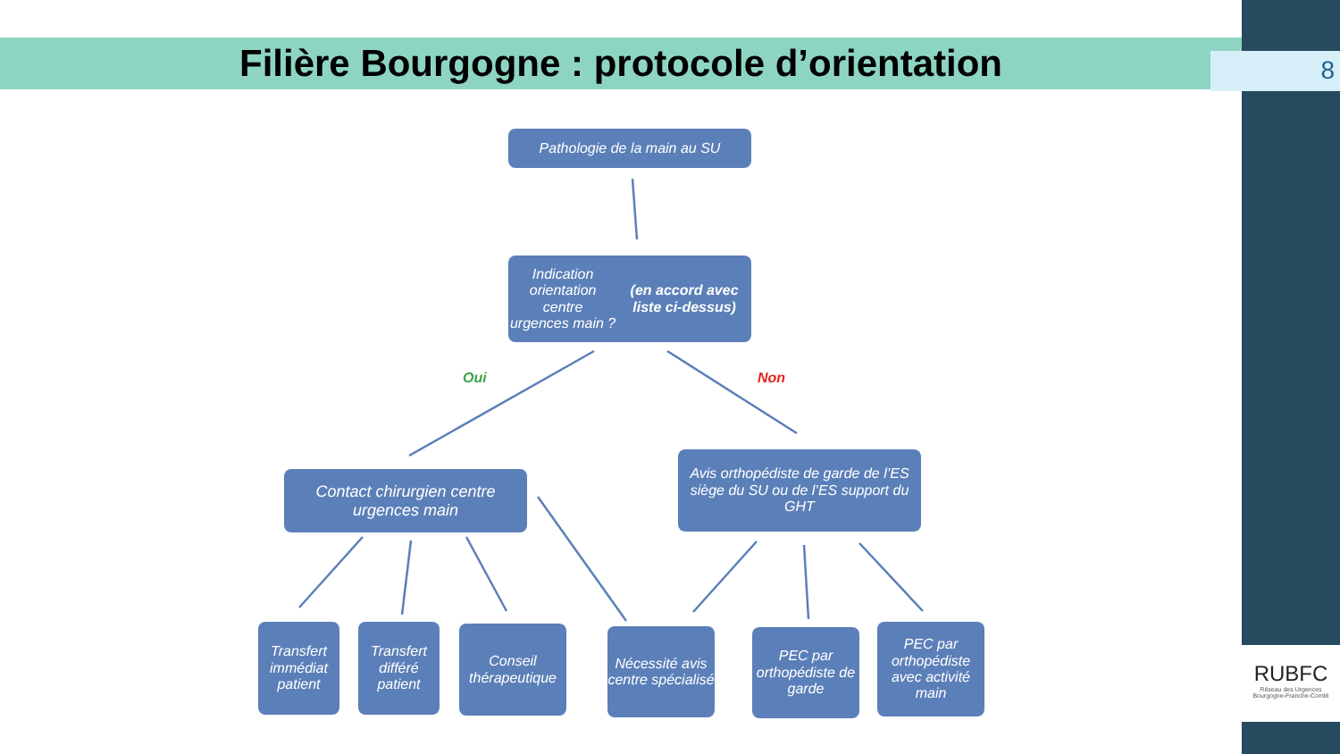Filière Bourgogne : protocole d’orientation 8
Pathologie de la main au SU
Indication orientation centre
urgences main ?
(en accord avec liste ci-dessus)
Oui Non
Contact chirurgien centre
urgences main
Avis orthopédiste de garde de l’ES siège du SU ou de l’ES support du GHT
Transfert immédiat patient
Transfert différé patient
Conseil thérapeutique
Nécessité avis centre spécialisé
PEC par orthopédiste de garde
PEC par orthopédiste avec activité main
RUBFC
Réseau des Urgences
Bourgogne-Franche-Comté